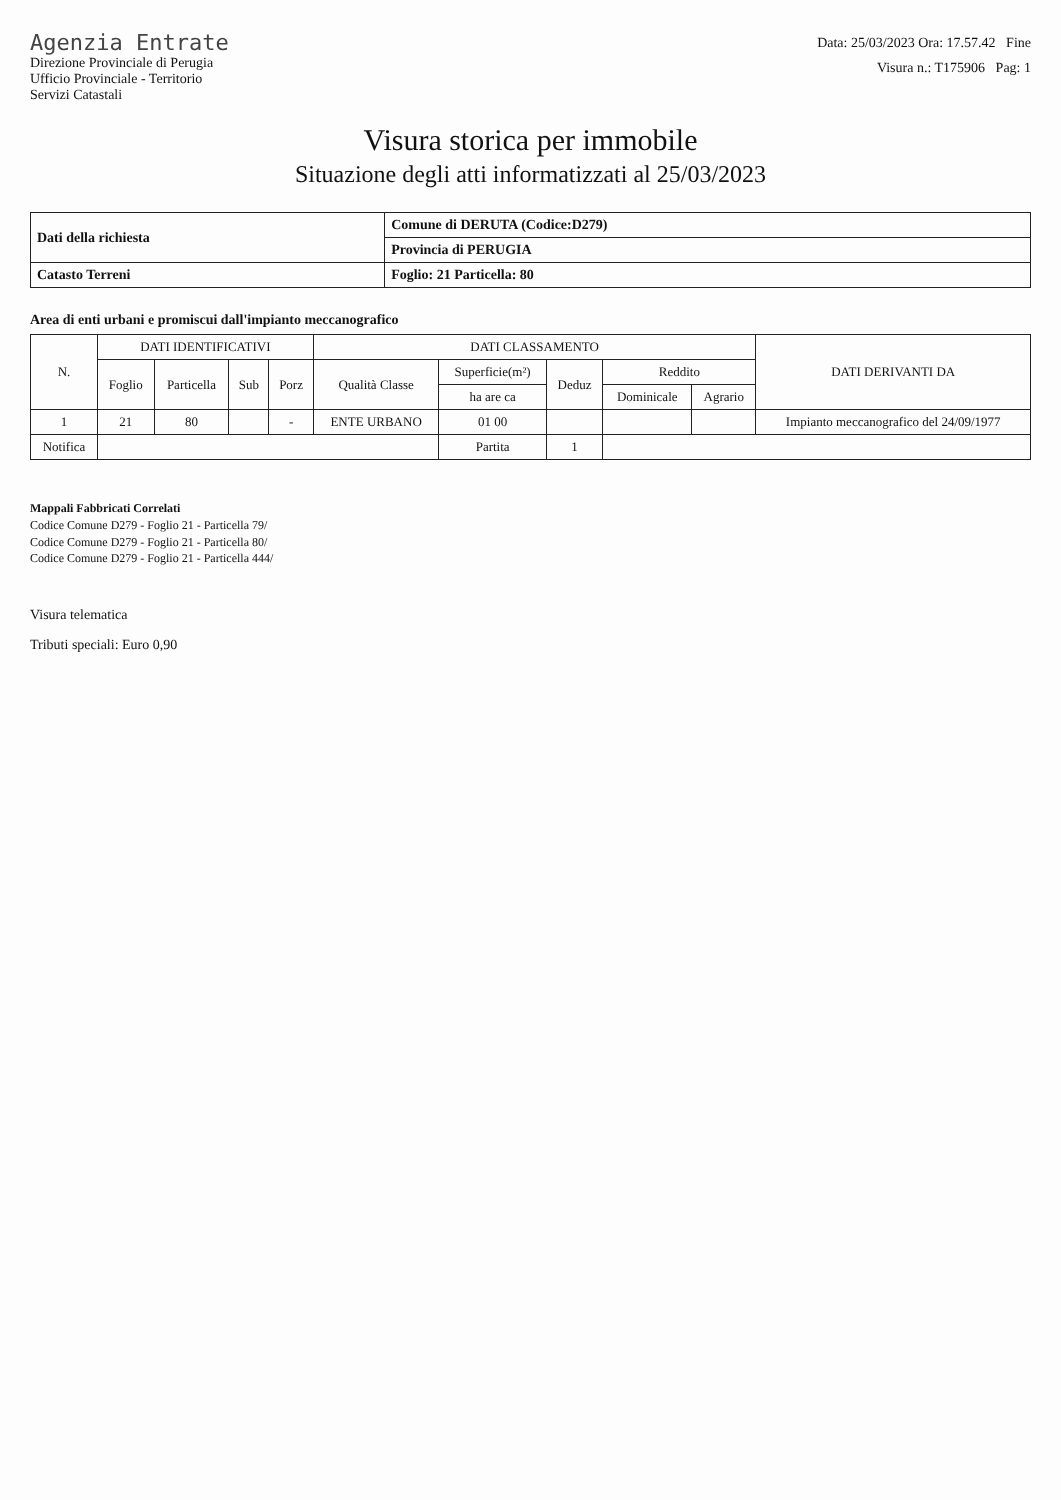Agenzia Entrate
Direzione Provinciale di Perugia
Ufficio Provinciale - Territorio
Servizi Catastali
Data: 25/03/2023 Ora: 17.57.42 Fine
Visura n.: T175906 Pag: 1
Visura storica per immobile
Situazione degli atti informatizzati al 25/03/2023
| Dati della richiesta | Comune di DERUTA (Codice:D279) |
| | Provincia di PERUGIA |
| Catasto Terreni | Foglio: 21 Particella: 80 |
Area di enti urbani e promiscui dall'impianto meccanografico
| N. | DATI IDENTIFICATIVI | | | | DATI CLASSAMENTO | | | | | DATI DERIVANTI DA |
| --- | --- | --- | --- | --- | --- | --- | --- | --- | --- | --- |
| | Foglio | Particella | Sub | Porz | Qualità Classe | Superficie(m²) | Deduz | Reddito | | |
| | | | | | | ha are ca | | Dominicale | Agrario | |
| 1 | 21 | 80 | | - | ENTE URBANO | 01 00 | | | | Impianto meccanografico del 24/09/1977 |
| Notifica | | | | | | Partita | 1 | | | |
Mappali Fabbricati Correlati
Codice Comune D279 - Foglio 21 - Particella 79/
Codice Comune D279 - Foglio 21 - Particella 80/
Codice Comune D279 - Foglio 21 - Particella 444/
Visura telematica
Tributi speciali: Euro 0,90